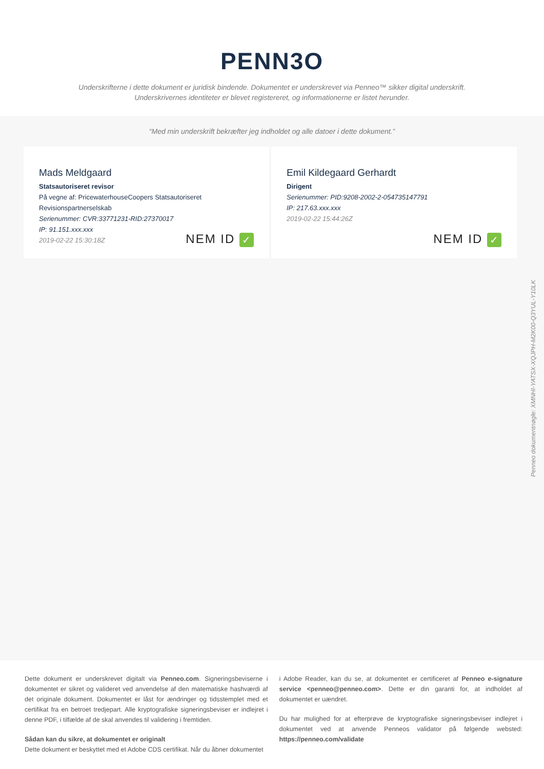PENN3O
Underskrifterne i dette dokument er juridisk bindende. Dokumentet er underskrevet via Penneo™ sikker digital underskrift.
Underskrivernes identiteter er blevet registereret, og informationerne er listet herunder.
“Med min underskrift bekræfter jeg indholdet og alle datoer i dette dokument.”
Mads Meldgaard
Statsautoriseret revisor
På vegne af: PricewaterhouseCoopers Statsautoriseret Revisionspartnerselskab
Serienummer: CVR:33771231-RID:27370017
IP: 91.151.xxx.xxx
2019-02-22 15:30:18Z
NEM ID ✓
Emil Kildegaard Gerhardt
Dirigent
Serienummer: PID:9208-2002-2-054735147791
IP: 217.63.xxx.xxx
2019-02-22 15:44:26Z
NEM ID ✓
Penneo dokumentnøgle: XMNHI-YATSX-XQJPH-M2K00-Q3YUL-Y10LK
Dette dokument er underskrevet digitalt via Penneo.com. Signeringsbeviserne i dokumentet er sikret og valideret ved anvendelse af den matematiske hashværdi af det originale dokument. Dokumentet er låst for ændringer og tidsstemplet med et certifikat fra en betroet tredjepart. Alle kryptografiske signeringsbeviser er indlejret i denne PDF, i tilfælde af de skal anvendes til validering i fremtiden.
Sådan kan du sikre, at dokumentet er originalt
Dette dokument er beskyttet med et Adobe CDS certifikat. Når du åbner dokumentet
i Adobe Reader, kan du se, at dokumentet er certificeret af Penneo e-signature service <penneo@penneo.com>. Dette er din garanti for, at indholdet af dokumentet er uændret.
Du har mulighed for at efterprøve de kryptografiske signeringsbeviser indlejret i dokumentet ved at anvende Penneos validator på følgende websted: https://penneo.com/validate